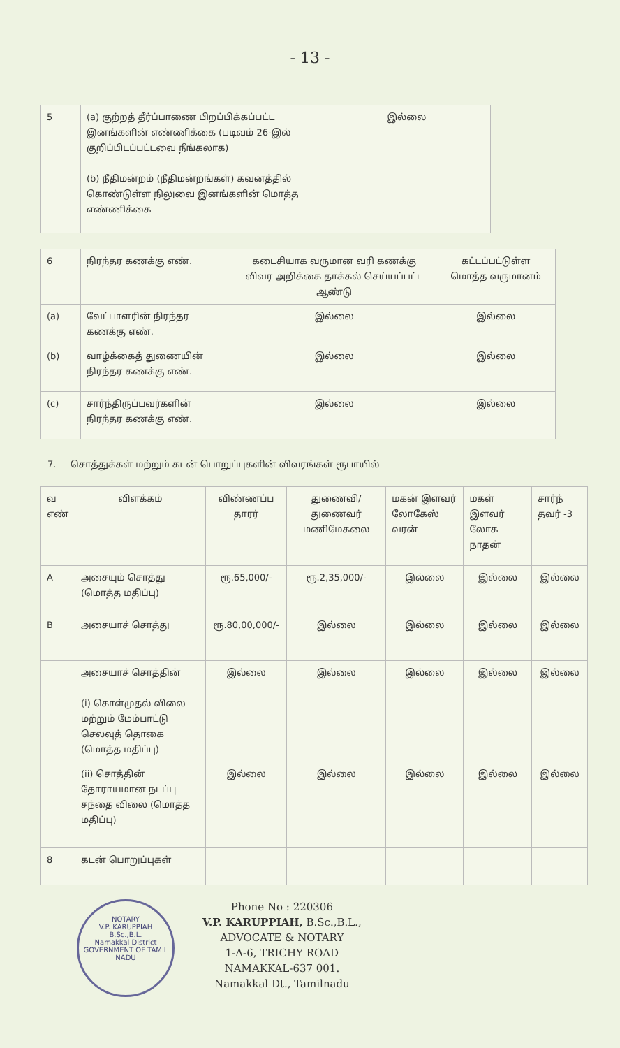- 13 -
| 5 | (a) குற்றத் தீர்ப்பாணை பிறப்பிக்கப்பட்ட இனங்களின் எண்ணிக்கை (படிவம் 26-இல் குறிப்பிடப்பட்டவை நீங்கலாக) (b) நீதிமன்றம் (நீதிமன்றங்கள்) கவனத்தில் கொண்டுள்ள நிலுவை இனங்களின் மொத்த எண்ணிக்கை | இல்லை |
| 6 | நிரந்தர கணக்கு எண். | கடைசியாக வருமான வரி கணக்கு விவர அறிக்கை தாக்கல் செய்யப்பட்ட ஆண்டு | கட்டப்பட்டுள்ள மொத்த வருமானம் |
| (a) | வேட்பாளரின் நிரந்தர கணக்கு எண். | இல்லை | இல்லை |
| (b) | வாழ்க்கைத் துணையின் நிரந்தர கணக்கு எண். | இல்லை | இல்லை |
| (c) | சார்ந்திருப்பவர்களின் நிரந்தர கணக்கு எண். | இல்லை | இல்லை |
7. சொத்துக்கள் மற்றும் கடன் பொறுப்புகளின் விவரங்கள் ரூபாயில்
| வ எண் | விளக்கம் | விண்ணப்ப தாரர் | துணைவி/ துணைவர் மணிமேகலை | மகன் இளவர் லோகேஸ் வரன் | மகள் இளவர் லோக நாதன் | சார்ந் தவர் -3 |
| A | அசையும் சொத்து (மொத்த மதிப்பு) | ரூ.65,000/- | ரூ.2,35,000/- | இல்லை | இல்லை | இல்லை |
| B | அசையாச் சொத்து | ரூ.80,00,000/- | இல்லை | இல்லை | இல்லை | இல்லை |
| | அசையாச் சொத்தின் (i) கொள்முதல் விலை மற்றும் மேம்பாட்டு செலவுத் தொகை (மொத்த மதிப்பு) | இல்லை | இல்லை | இல்லை | இல்லை | இல்லை |
| | (ii) சொத்தின் தோராயமான நடப்பு சந்தை விலை (மொத்த மதிப்பு) | இல்லை | இல்லை | இல்லை | இல்லை | இல்லை |
| 8 | கடன் பொறுப்புகள் | | | | | |
NOTARY
V.P. KARUPPIAH
B.Sc.,B.L.
Namakkal District
GOVERNMENT OF TAMIL NADU
Phone No : 220306
V.P. KARUPPIAH, B.Sc.,B.L.,
ADVOCATE & NOTARY
1-A-6, TRICHY ROAD
NAMAKKAL-637 001.
Namakkal Dt., Tamilnadu